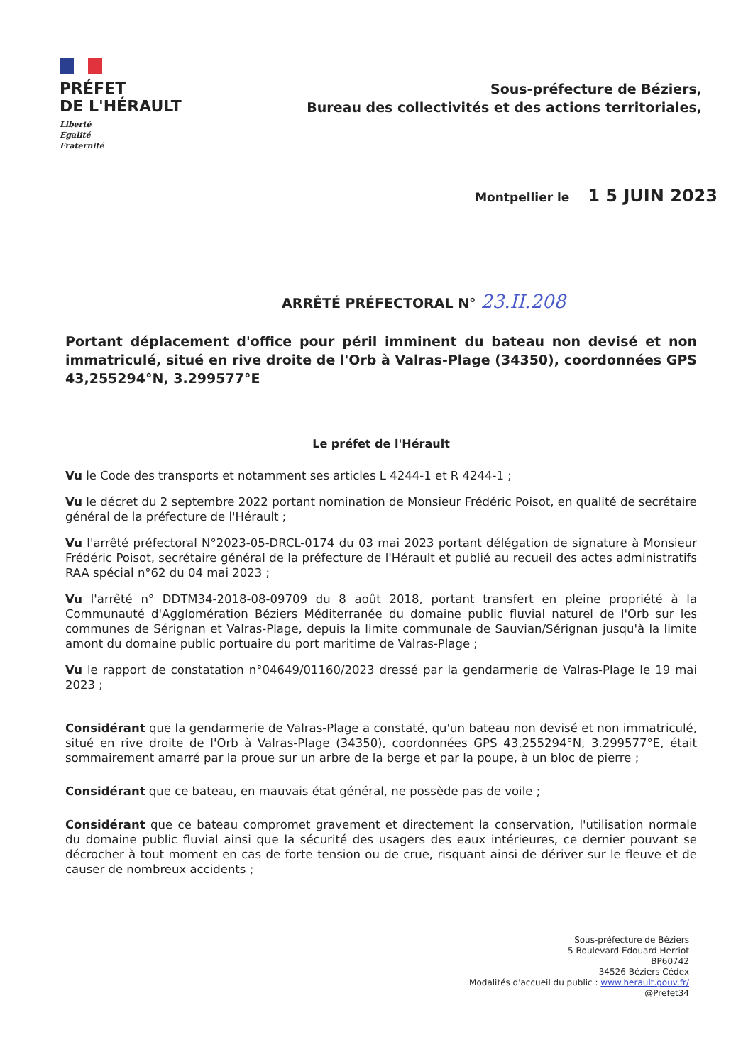PRÉFET
DE L'HÉRAULT
Liberté
Égalité
Fraternité
Sous-préfecture de Béziers,
Bureau des collectivités et des actions territoriales,
Montpellier le 1 5 JUIN 2023
ARRÊTÉ PRÉFECTORAL N° 23.II.208
Portant déplacement d'office pour péril imminent du bateau non devisé et non immatriculé, situé en rive droite de l'Orb à Valras-Plage (34350), coordonnées GPS 43,255294°N, 3.299577°E
Le préfet de l'Hérault
Vu le Code des transports et notamment ses articles L 4244-1 et R 4244-1 ;
Vu le décret du 2 septembre 2022 portant nomination de Monsieur Frédéric Poisot, en qualité de secrétaire général de la préfecture de l'Hérault ;
Vu l'arrêté préfectoral N°2023-05-DRCL-0174 du 03 mai 2023 portant délégation de signature à Monsieur Frédéric Poisot, secrétaire général de la préfecture de l'Hérault et publié au recueil des actes administratifs RAA spécial n°62 du 04 mai 2023 ;
Vu l'arrêté n° DDTM34-2018-08-09709 du 8 août 2018, portant transfert en pleine propriété à la Communauté d'Agglomération Béziers Méditerranée du domaine public fluvial naturel de l'Orb sur les communes de Sérignan et Valras-Plage, depuis la limite communale de Sauvian/Sérignan jusqu'à la limite amont du domaine public portuaire du port maritime de Valras-Plage ;
Vu le rapport de constatation n°04649/01160/2023 dressé par la gendarmerie de Valras-Plage le 19 mai 2023 ;
Considérant que la gendarmerie de Valras-Plage a constaté, qu'un bateau non devisé et non immatriculé, situé en rive droite de l'Orb à Valras-Plage (34350), coordonnées GPS 43,255294°N, 3.299577°E, était sommairement amarré par la proue sur un arbre de la berge et par la poupe, à un bloc de pierre ;
Considérant que ce bateau, en mauvais état général, ne possède pas de voile ;
Considérant que ce bateau compromet gravement et directement la conservation, l'utilisation normale du domaine public fluvial ainsi que la sécurité des usagers des eaux intérieures, ce dernier pouvant se décrocher à tout moment en cas de forte tension ou de crue, risquant ainsi de dériver sur le fleuve et de causer de nombreux accidents ;
Sous-préfecture de Béziers
5 Boulevard Edouard Herriot
BP60742
34526 Béziers Cédex
Modalités d'accueil du public : www.herault.gouv.fr/
@Prefet34